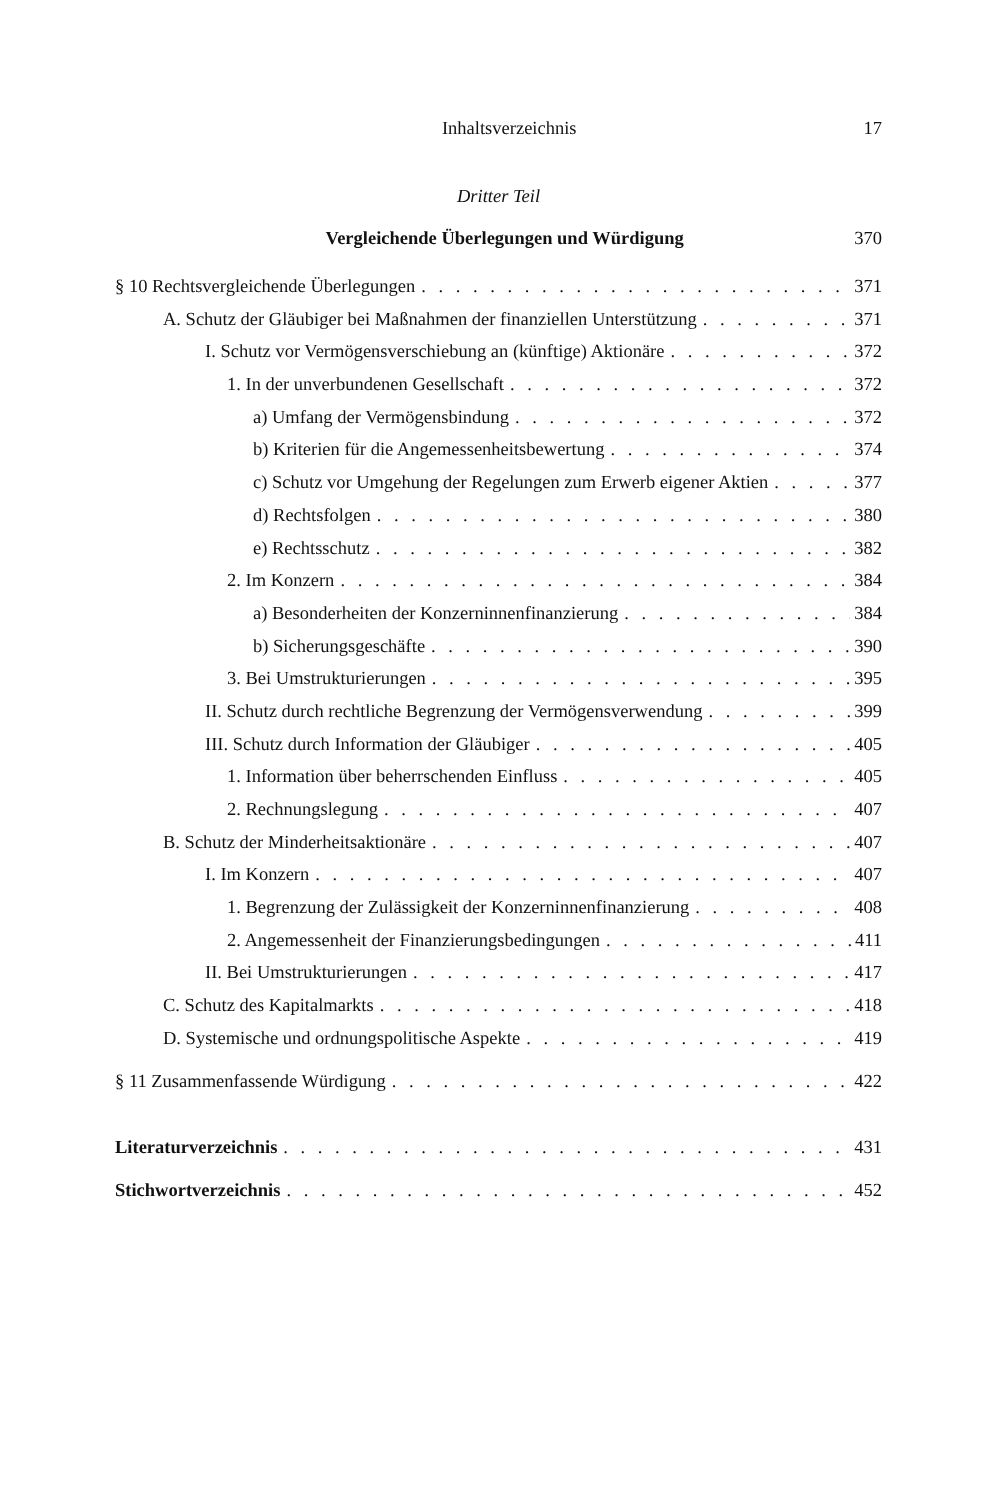Inhaltsverzeichnis 17
Dritter Teil
Vergleichende Überlegungen und Würdigung 370
§ 10 Rechtsvergleichende Überlegungen 371
A. Schutz der Gläubiger bei Maßnahmen der finanziellen Unterstützung 371
I. Schutz vor Vermögensverschiebung an (künftige) Aktionäre 372
1. In der unverbundenen Gesellschaft 372
a) Umfang der Vermögensbindung 372
b) Kriterien für die Angemessenheitsbewertung 374
c) Schutz vor Umgehung der Regelungen zum Erwerb eigener Aktien 377
d) Rechtsfolgen 380
e) Rechtsschutz 382
2. Im Konzern 384
a) Besonderheiten der Konzerninnenfinanzierung 384
b) Sicherungsgeschäfte 390
3. Bei Umstrukturierungen 395
II. Schutz durch rechtliche Begrenzung der Vermögensverwendung 399
III. Schutz durch Information der Gläubiger 405
1. Information über beherrschenden Einfluss 405
2. Rechnungslegung 407
B. Schutz der Minderheitsaktionäre 407
I. Im Konzern 407
1. Begrenzung der Zulässigkeit der Konzerninnenfinanzierung 408
2. Angemessenheit der Finanzierungsbedingungen 411
II. Bei Umstrukturierungen 417
C. Schutz des Kapitalmarkts 418
D. Systemische und ordnungspolitische Aspekte 419
§ 11 Zusammenfassende Würdigung 422
Literaturverzeichnis 431
Stichwortverzeichnis 452